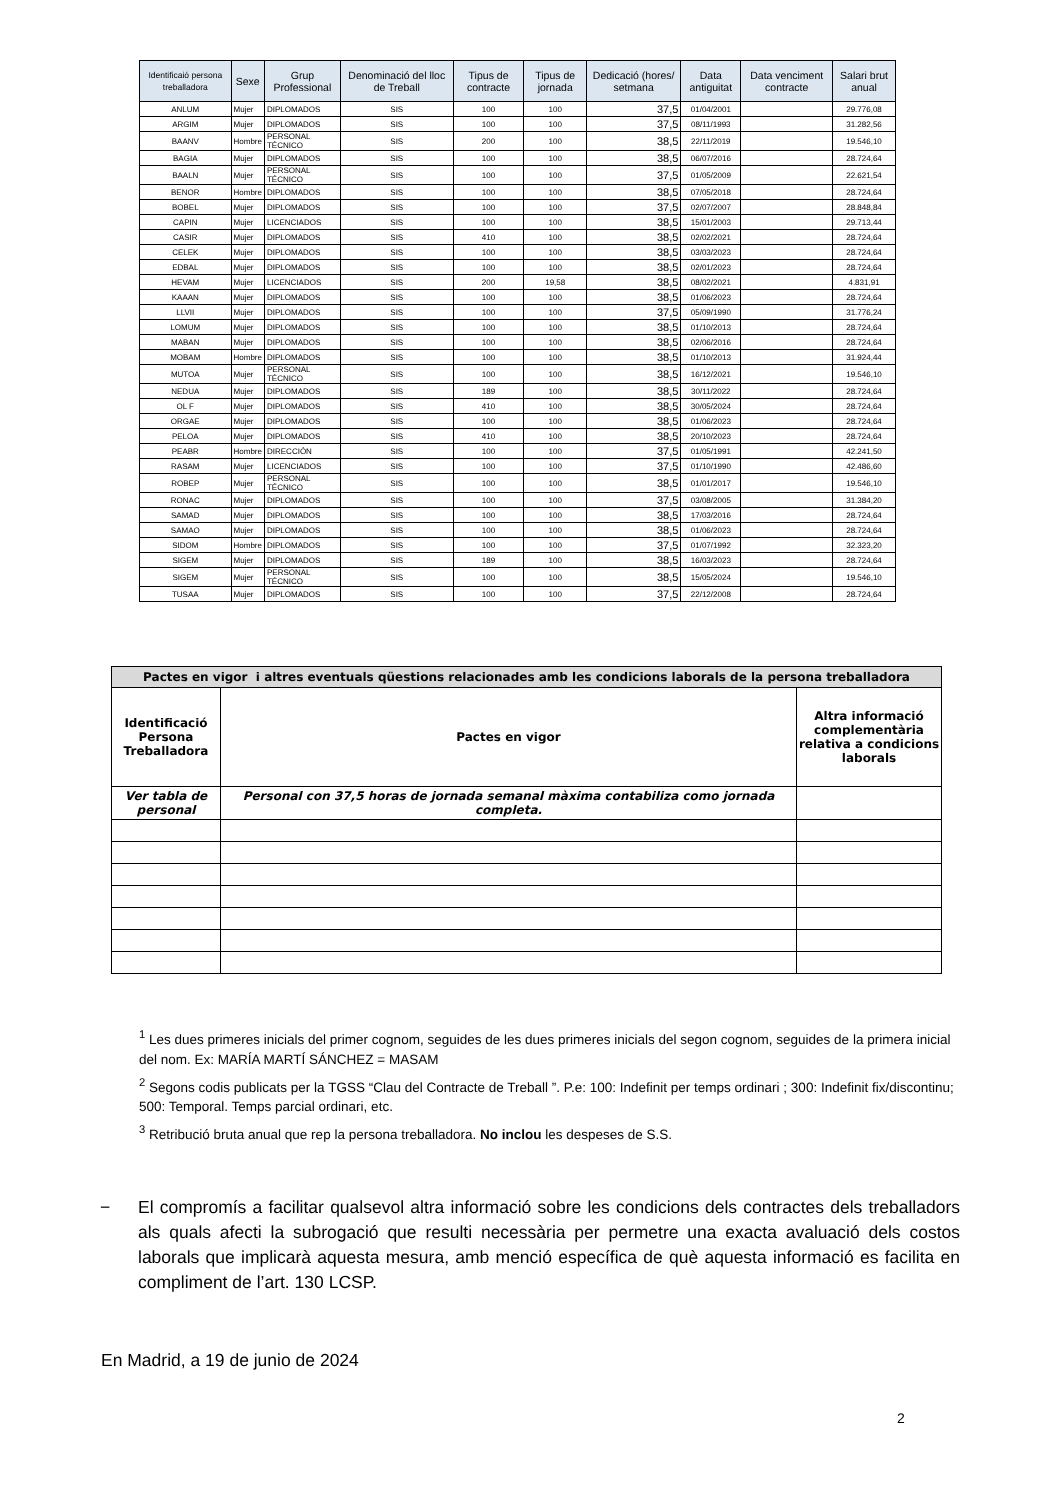| Identificaió persona treballadora | Sexe | Grup Professional | Denominació del lloc de Treball | Tipus de contracte | Tipus de jornada | Dedicació (hores/ setmana | Data antiguitat | Data venciment contracte | Salari brut anual |
| --- | --- | --- | --- | --- | --- | --- | --- | --- | --- |
| ANLUM | Mujer | DIPLOMADOS | SIS | 100 | 100 | 37,5 | 01/04/2001 | | 29.776,08 |
| ARGIM | Mujer | DIPLOMADOS | SIS | 100 | 100 | 37,5 | 08/11/1993 | | 31.282,56 |
| BAANV | Hombre | PERSONAL TÉCNICO | SIS | 200 | 100 | 38,5 | 22/11/2019 | | 19.546,10 |
| BAGIA | Mujer | DIPLOMADOS | SIS | 100 | 100 | 38,5 | 06/07/2016 | | 28.724,64 |
| BAALN | Mujer | PERSONAL TÉCNICO | SIS | 100 | 100 | 37,5 | 01/05/2009 | | 22.621,54 |
| BENOR | Hombre | DIPLOMADOS | SIS | 100 | 100 | 38,5 | 07/05/2018 | | 28.724,64 |
| BOBEL | Mujer | DIPLOMADOS | SIS | 100 | 100 | 37,5 | 02/07/2007 | | 28.848,84 |
| CAPIN | Mujer | LICENCIADOS | SIS | 100 | 100 | 38,5 | 15/01/2003 | | 29.713,44 |
| CASIR | Mujer | DIPLOMADOS | SIS | 410 | 100 | 38,5 | 02/02/2021 | | 28.724,64 |
| CELEK | Mujer | DIPLOMADOS | SIS | 100 | 100 | 38,5 | 03/03/2023 | | 28.724,64 |
| EDBAL | Mujer | DIPLOMADOS | SIS | 100 | 100 | 38,5 | 02/01/2023 | | 28.724,64 |
| HEVAM | Mujer | LICENCIADOS | SIS | 200 | 19,58 | 38,5 | 08/02/2021 | | 4.831,91 |
| KAAAN | Mujer | DIPLOMADOS | SIS | 100 | 100 | 38,5 | 01/06/2023 | | 28.724,64 |
| LLVII | Mujer | DIPLOMADOS | SIS | 100 | 100 | 37,5 | 05/09/1990 | | 31.776,24 |
| LOMUM | Mujer | DIPLOMADOS | SIS | 100 | 100 | 38,5 | 01/10/2013 | | 28.724,64 |
| MABAN | Mujer | DIPLOMADOS | SIS | 100 | 100 | 38,5 | 02/06/2016 | | 28.724,64 |
| MOBAM | Hombre | DIPLOMADOS | SIS | 100 | 100 | 38,5 | 01/10/2013 | | 31.924,44 |
| MUTOA | Mujer | PERSONAL TÉCNICO | SIS | 100 | 100 | 38,5 | 16/12/2021 | | 19.546,10 |
| NEDUA | Mujer | DIPLOMADOS | SIS | 189 | 100 | 38,5 | 30/11/2022 | | 28.724,64 |
| OL F | Mujer | DIPLOMADOS | SIS | 410 | 100 | 38,5 | 30/05/2024 | | 28.724,64 |
| ORGAE | Mujer | DIPLOMADOS | SIS | 100 | 100 | 38,5 | 01/06/2023 | | 28.724,64 |
| PELOA | Mujer | DIPLOMADOS | SIS | 410 | 100 | 38,5 | 20/10/2023 | | 28.724,64 |
| PEABR | Hombre | DIRECCIÓN | SIS | 100 | 100 | 37,5 | 01/05/1991 | | 42.241,50 |
| RASAM | Mujer | LICENCIADOS | SIS | 100 | 100 | 37,5 | 01/10/1990 | | 42.486,60 |
| ROBEP | Mujer | PERSONAL TÉCNICO | SIS | 100 | 100 | 38,5 | 01/01/2017 | | 19.546,10 |
| RONAC | Mujer | DIPLOMADOS | SIS | 100 | 100 | 37,5 | 03/08/2005 | | 31.384,20 |
| SAMAD | Mujer | DIPLOMADOS | SIS | 100 | 100 | 38,5 | 17/03/2016 | | 28.724,64 |
| SAMAO | Mujer | DIPLOMADOS | SIS | 100 | 100 | 38,5 | 01/06/2023 | | 28.724,64 |
| SIDOM | Hombre | DIPLOMADOS | SIS | 100 | 100 | 37,5 | 01/07/1992 | | 32.323,20 |
| SIGEM | Mujer | DIPLOMADOS | SIS | 189 | 100 | 38,5 | 16/03/2023 | | 28.724,64 |
| SIGEM | Mujer | PERSONAL TÉCNICO | SIS | 100 | 100 | 38,5 | 15/05/2024 | | 19.546,10 |
| TUSAA | Mujer | DIPLOMADOS | SIS | 100 | 100 | 37,5 | 22/12/2008 | | 28.724,64 |
| Pactes en vigor i altres eventuals qüestions relacionades amb les condicions laborals de la persona treballadora | | |
| --- | --- | --- |
| Identificació Persona Treballadora | Pactes en vigor | Altra informació complementària relativa a condicions laborals |
| Ver tabla de personal | Personal con 37,5 horas de jornada semanal màxima contabiliza como jornada completa. | |
<sup>1</sup> Les dues primeres inicials del primer cognom, seguides de les dues primeres inicials del segon cognom, seguides de la primera inicial del nom. Ex: MARÍA MARTÍ SÁNCHEZ = MASAM
<sup>2</sup> Segons codis publicats per la TGSS “Clau del Contracte de Treball ”. P.e: 100: Indefinit per temps ordinari ; 300: Indefinit fix/discontinu; 500: Temporal. Temps parcial ordinari, etc.
<sup>3</sup> Retribució bruta anual que rep la persona treballadora. No inclou les despeses de S.S.
− El compromís a facilitar qualsevol altra informació sobre les condicions dels contractes dels treballadors als quals afecti la subrogació que resulti necessària per permetre una exacta avaluació dels costos laborals que implicarà aquesta mesura, amb menció específica de què aquesta informació es facilita en compliment de l’art. 130 LCSP.
En Madrid, a 19 de junio de 2024
2